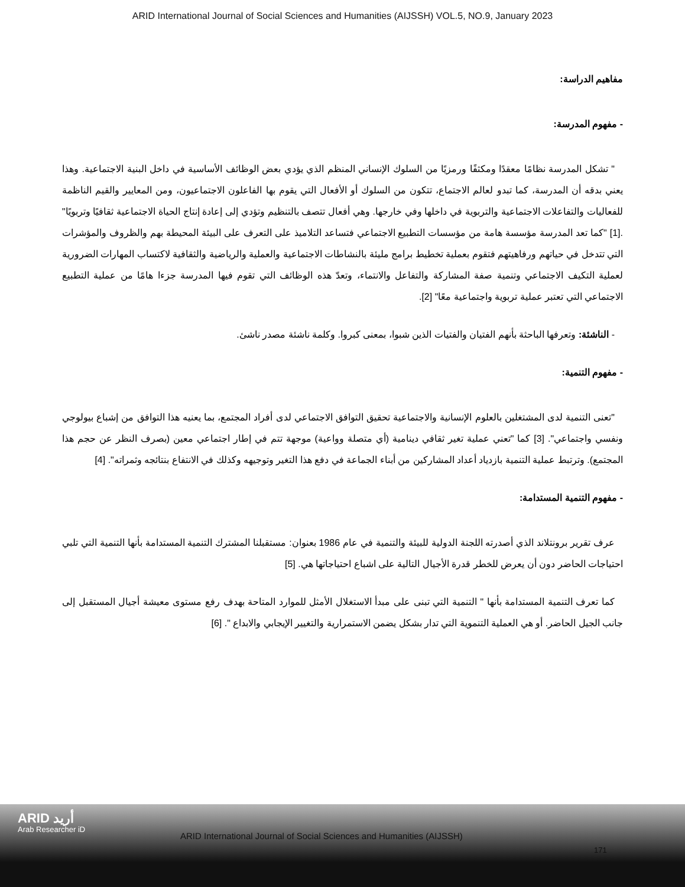ARID International Journal of Social Sciences and Humanities (AIJSSH) VOL.5, NO.9, January 2023
مفاهيم الدراسة:
- مفهوم المدرسة:
" تشكل المدرسة نظامًا معقدًا ومكثفًا ورمزيًا من السلوك الإنساني المنظم الذي يؤدي بعض الوظائف الأساسية في داخل البنية الاجتماعية. وهذا يعني بدقه أن المدرسة، كما تبدو لعالم الاجتماع، تتكون من السلوك أو الأفعال التي يقوم بها الفاعلون الاجتماعيون، ومن المعايير والقيم الناظمة للفعاليات والتفاعلات الاجتماعية والتربوية في داخلها وفي خارجها. وهي أفعال تتصف بالتنظيم وتؤدي إلى إعادة إنتاج الحياة الاجتماعية ثقافيًا وتربويًا" .[1] "كما تعد المدرسة مؤسسة هامة من مؤسسات التطبيع الاجتماعي فتساعد التلاميذ على التعرف على البيئة المحيطة بهم والظروف والمؤشرات التي تتدخل في حياتهم ورفاهيتهم فتقوم بعملية تخطيط برامج مليئة بالنشاطات الاجتماعية والعملية والرياضية والثقافية لاكتساب المهارات الضرورية لعملية التكيف الاجتماعي وتنمية صفة المشاركة والتفاعل والانتماء، وتعدّ هذه الوظائف التي تقوم فيها المدرسة جزءا هامًا من عملية التطبيع الاجتماعي التي تعتبر عملية تربوية واجتماعية معًا" [2].
- الناشئة: وتعرفها الباحثة بأنهم الفتيان والفتيات الذين شبوا، بمعنى كبروا. وكلمة ناشئة مصدر ناشئ.
- مفهوم التنمية:
"تعنى التنمية لدى المشتغلين بالعلوم الإنسانية والاجتماعية تحقيق التوافق الاجتماعي لدى أفراد المجتمع، بما يعنيه هذا التوافق من إشباع بيولوجي ونفسي واجتماعي". [3] كما "تعني عملية تغير ثقافي دينامية (أي متصلة وواعية) موجهة تتم في إطار اجتماعي معين (بصرف النظر عن حجم هذا المجتمع). وترتبط عملية التنمية بازدياد أعداد المشاركين من أبناء الجماعة في دفع هذا التغير وتوجيهه وكذلك في الانتفاع بنتائجه وثمراته". [4]
- مفهوم التنمية المستدامة:
عرف تقرير برونتلاند الذي أصدرته اللجنة الدولية للبيئة والتنمية في عام 1986 بعنوان: مستقبلنا المشترك التنمية المستدامة بأنها التنمية التي تلبي احتياجات الحاضر دون أن يعرض للخطر قدرة الأجيال التالية على اشباع احتياجاتها هي. [5]
كما تعرف التنمية المستدامة بأنها " التنمية التي تبنى على مبدأ الاستغلال الأمثل للموارد المتاحة بهدف رفع مستوى معيشة أجيال المستقبل إلى جانب الجيل الحاضر. أو هي العملية التنموية التي تدار بشكل يضمن الاستمرارية والتغيير الإيجابي والابداع ". [6]
ARID أريد
Arab Researcher iD
ARID International Journal of Social Sciences and Humanities (AIJSSH)
171